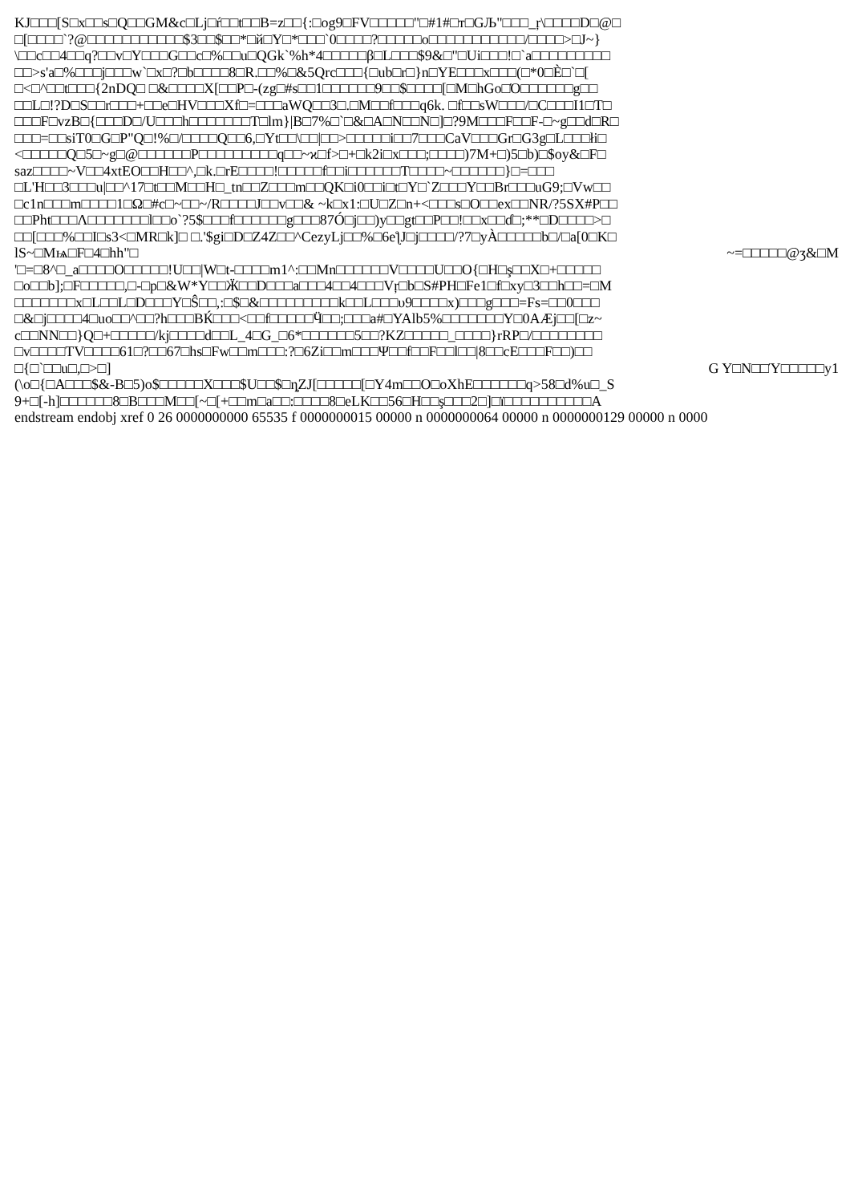KJ□□□[S□x□□s□Q□□GM&c□Lj□ŕ□□t□□B=z□□{:□og9□FV□□□□□"□#1#□т□GЉ"□□□_ŗ\□□□□D□@□
□[□□□□`?@□□□□□□□□□□□$3□□$□□*□й□Y□*□□□`0□□□□?□□□□□o□□□□□□□□□□□/□□□□>□J~}
\□□c□□4□□q?□□v□Y□□□G□□c□%□□u□QGk`%h*4□□□□□β□L□□□$9&□"□Ui□□□!□`a□□□□□□□□□
□□>s'a□%□□□j□□□w`□x□?□b□□□□8□R.□□%□&5Qrc□□□{□ub□r□}n□YE□□□x□□□(□*0□È□`□[
□<□^□□t□□□{2nDQ□ □&□□□□X[□□P□-(zg□#s□□1□□□□□□9□□$□□□□[□M□hGo□Ό□□□□□□g□□
□□L□!?D□S□□r□□□+□□e□HV□□□Xf□=□□□aWQ□□3□.□M□□f□□□q6k. □f□□sW□□□/□C□□□I1□T□
□□□F□vzB□{□□□D□/U□□□h□□□□□□□T□lm}|B□7%□`□&□A□N□□N□]□?9M□□□F□□F-□~g□□d□R□
□□□=□□siT0□G□P"Q□!%□/□□□□Q□□6,□Yt□□\□□|□□>□□□□□i□□7□□□CaV□□□Gr□G3g□L□□□łi□
<□□□□□Q□5□~g□@□□□□□□P□□□□□□□□□q□□~ϰ□f>□+□k2i□x□□□;□□□□)7M+□)5□b)□$oy&□F□
saz□□□□~V□□4xtEO□□H□□^,□k.□rE□□□□!□□□□□f□□i□□□□□□T□□□□~□□□□□□}□=□□□
□L'H□□3□□□u|□□^17□t□□M□□H□_tn□□Z□□□m□□QK□i0□□i□t□Y□`Z□□□Y□□Br□□□uG9;□Vw□□
□c1n□□□m□□□□1□Ω□#c□~□□~/R□□□□J□□v□□& ~k□x1:□U□Z□n+<□□□s□O□□ex□□NR/?5SX#P□□
□□Pht□□□Λ□□□□□□□l□□o`?5$□□□f□□□□□□g□□□87Ó□j□□)y□□gt□□P□□!□□x□□ɗ□;**□D□□□□>□
□□[□□□%□□I□s3<□MR□k]□ □.'$gi□D□Z4Z□□^CezyLj□□%□6eƪJ□j□□□□/?7□yÀ□□□□□b□/□a[0□K□
lS~□Mѩ□F□4□hh"□ ~=□□□□□@ʒ&□M
'□=□8^□_a□□□□O□□□□□!U□□|W□t-□□□□m1^:□□Mn□□□□□□V□□□□U□□O{□H□ş□□X□+□□□□□
□o□□b];□F□□□□□,□-□p□&W*Y□□Ӝ□□D□□□a□□□4□□4□□□Vŗ□b□S#PH□Fe1□f□xy□3□□h□□=□M
□□□□□□□x□L□□L□D□□□Y□Ŝ□□,:□$□&□□□□□□□□□k□□L□□□υ9□□□□x)□□□g□□□=Fs=□□0□□□
□&□j□□□□4□uo□□^□□?h□□□BЌ□□□<□□f□□□□□Ӵ□□;□□□a#□YAlb5%□□□□□□□Y□0AÆj□□[□z~
c□□NN□□}Q□+□□□□□/kj□□□□d□□L_4□G_□6*□□□□□□5□□?KZ□□□□□_□□□□}rRP□/□□□□□□□□
□v□□□□TV□□□□61□?□□67□hs□Fw□□m□□□:?□6Zi□□m□□□Ψ□□f□□F□□l□□|8□□cE□□□F□□)□□
□{□`□□u□,□>□] G Y□N□□Ύ□□□□□y1
(\o□{□A□□□$&-B□5)o$□□□□□X□□□$U□□$□ȵZJ[□□□□□[□Y4m□□O□oXhE□□□□□□q>58□d%u□_S
9+□[-h]□□□□□□8□B□□□M□□[~□[+□□m□a□□:□□□□8□eLK□□56□H□□ş□□□2□]□ï□□□□□□□□□□A
endstream endobj xref 0 26 0000000000 65535 f 0000000015 00000 n 0000000064 00000 n 0000000129 00000 n 0000